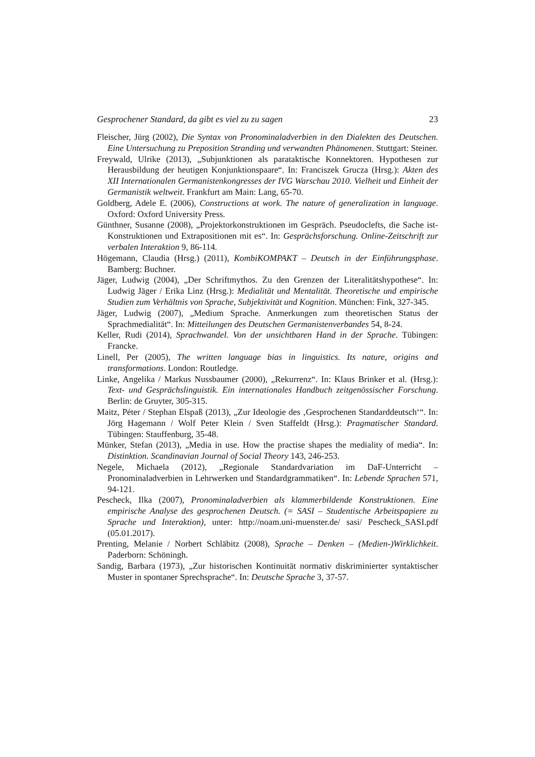Gesprochener Standard, da gibt es viel zu zu sagen 23
Fleischer, Jürg (2002), Die Syntax von Pronominaladverbien in den Dialekten des Deutschen. Eine Untersuchung zu Preposition Stranding und verwandten Phänomenen. Stuttgart: Steiner.
Freywald, Ulrike (2013), „Subjunktionen als parataktische Konnektoren. Hypothesen zur Herausbildung der heutigen Konjunktionspaare“. In: Franciszek Grucza (Hrsg.): Akten des XII Internationalen Germanistenkongresses der IVG Warschau 2010. Vielheit und Einheit der Germanistik weltweit. Frankfurt am Main: Lang, 65-70.
Goldberg, Adele E. (2006), Constructions at work. The nature of generalization in language. Oxford: Oxford University Press.
Günthner, Susanne (2008), „Projektorkonstruktionen im Gespräch. Pseudoclefts, die Sache ist-Konstruktionen und Extrapositionen mit es“. In: Gesprächsforschung. Online-Zeitschrift zur verbalen Interaktion 9, 86-114.
Högemann, Claudia (Hrsg.) (2011), KombiKOMPAKT – Deutsch in der Einführungsphase. Bamberg: Buchner.
Jäger, Ludwig (2004), „Der Schriftmythos. Zu den Grenzen der Literalitätshypothese“. In: Ludwig Jäger / Erika Linz (Hrsg.): Medialität und Mentalität. Theoretische und empirische Studien zum Verhältnis von Sprache, Subjektivität und Kognition. München: Fink, 327-345.
Jäger, Ludwig (2007), „Medium Sprache. Anmerkungen zum theoretischen Status der Sprachmedialität“. In: Mitteilungen des Deutschen Germanistenverbandes 54, 8-24.
Keller, Rudi (2014), Sprachwandel. Von der unsichtbaren Hand in der Sprache. Tübingen: Francke.
Linell, Per (2005), The written language bias in linguistics. Its nature, origins and transformations. London: Routledge.
Linke, Angelika / Markus Nussbaumer (2000), „Rekurrenz“. In: Klaus Brinker et al. (Hrsg.): Text- und Gesprächslinguistik. Ein internationales Handbuch zeitgenössischer Forschung. Berlin: de Gruyter, 305-315.
Maitz, Péter / Stephan Elspaß (2013), „Zur Ideologie des ‚Gesprochenen Standarddeutsch‘“. In: Jörg Hagemann / Wolf Peter Klein / Sven Staffeldt (Hrsg.): Pragmatischer Standard. Tübingen: Stauffenburg, 35-48.
Münker, Stefan (2013), „Media in use. How the practise shapes the mediality of media“. In: Distinktion. Scandinavian Journal of Social Theory 143, 246-253.
Negele, Michaela (2012), „Regionale Standardvariation im DaF-Unterricht – Pronominaladverbien in Lehrwerken und Standardgrammatiken“. In: Lebende Sprachen 571, 94-121.
Pescheck, Ilka (2007), Pronominaladverbien als klammerbildende Konstruktionen. Eine empirische Analyse des gesprochenen Deutsch. (= SASI – Studentische Arbeitspapiere zu Sprache und Interaktion), unter: http://noam.uni-muenster.de/ sasi/ Pescheck_SASI.pdf (05.01.2017).
Prenting, Melanie / Norbert Schläbitz (2008), Sprache – Denken – (Medien-)Wirklichkeit. Paderborn: Schöningh.
Sandig, Barbara (1973), „Zur historischen Kontinuität normativ diskriminierter syntaktischer Muster in spontaner Sprechsprache“. In: Deutsche Sprache 3, 37-57.